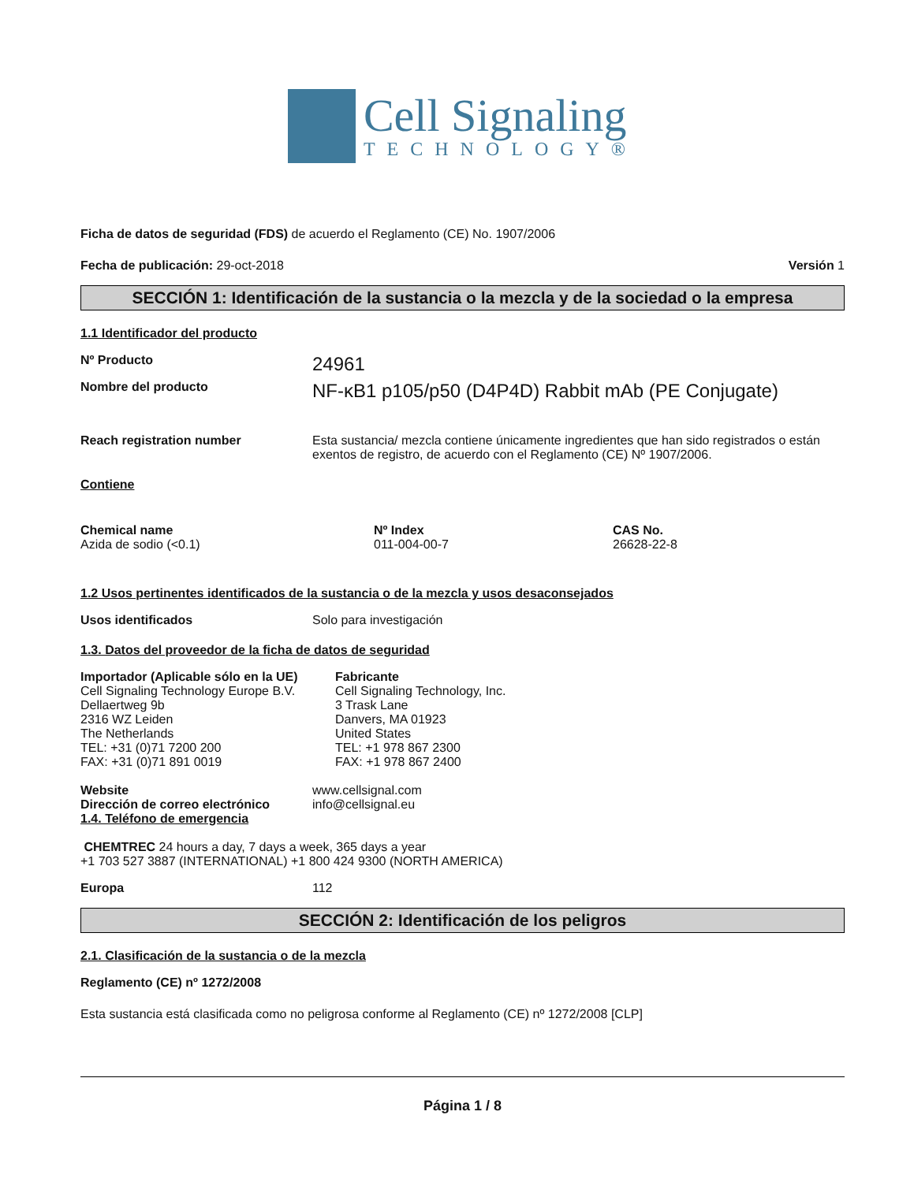Cell Signaling
TECHNOLOGY®
Ficha de datos de seguridad (FDS) de acuerdo el Reglamento (CE) No. 1907/2006
Fecha de publicación: 29-oct-2018 Versión 1
SECCIÓN 1: Identificación de la sustancia o la mezcla y de la sociedad o la empresa
1.1 Identificador del producto
Nº Producto 24961
Nombre del producto NF-κB1 p105/p50 (D4P4D) Rabbit mAb (PE Conjugate)
Reach registration number Esta sustancia/ mezcla contiene únicamente ingredientes que han sido registrados o están exentos de registro, de acuerdo con el Reglamento (CE) Nº 1907/2006.
Contiene
| Chemical name | Nº Index | CAS No. |
| --- | --- | --- |
| Azida de sodio (<0.1) | 011-004-00-7 | 26628-22-8 |
1.2 Usos pertinentes identificados de la sustancia o de la mezcla y usos desaconsejados
Usos identificados Solo para investigación
1.3. Datos del proveedor de la ficha de datos de seguridad
| Importador (Aplicable sólo en la UE) Cell Signaling Technology Europe B.V. Dellaertweg 9b 2316 WZ Leiden The Netherlands TEL: +31 (0)71 7200 200 FAX: +31 (0)71 891 0019 | Fabricante Cell Signaling Technology, Inc. 3 Trask Lane Danvers, MA 01923 United States TEL: +1 978 867 2300 FAX: +1 978 867 2400 |
Website www.cellsignal.com
Dirección de correo electrónico info@cellsignal.eu
1.4. Teléfono de emergencia
CHEMTREC 24 hours a day, 7 days a week, 365 days a year
+1 703 527 3887 (INTERNATIONAL) +1 800 424 9300 (NORTH AMERICA)
Europa 112
SECCIÓN 2: Identificación de los peligros
2.1. Clasificación de la sustancia o de la mezcla
Reglamento (CE) nº 1272/2008
Esta sustancia está clasificada como no peligrosa conforme al Reglamento (CE) nº 1272/2008 [CLP]
Página 1 / 8